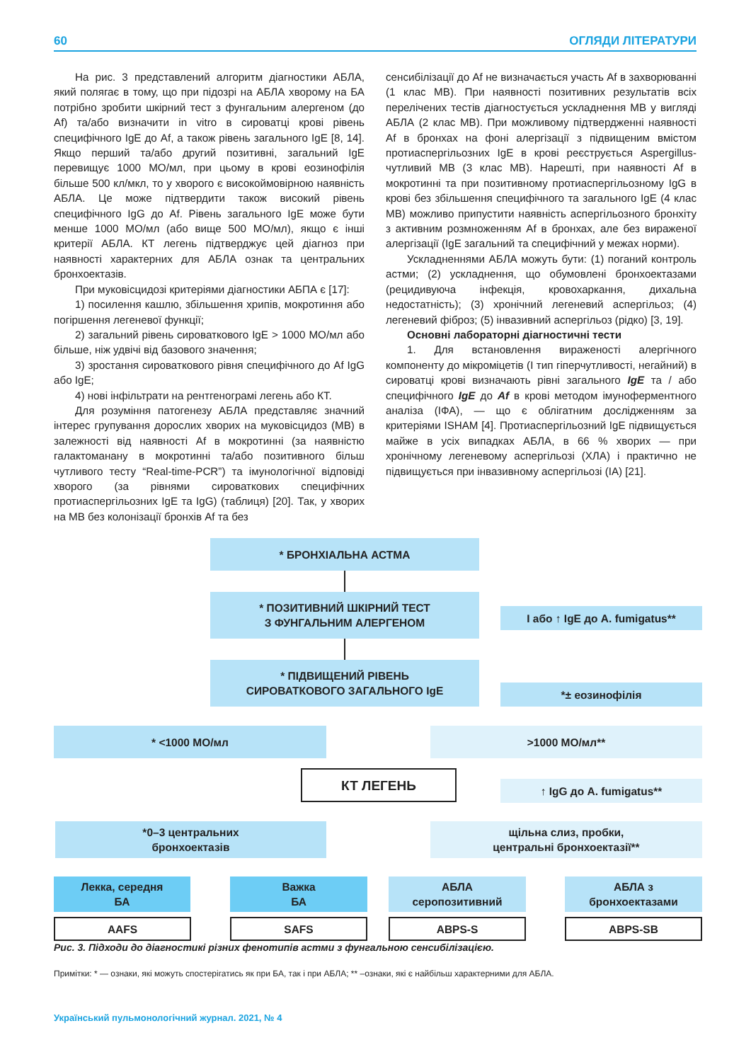60 ОГЛЯДИ ЛІТЕРАТУРИ
На рис. 3 представлений алгоритм діагностики АБЛА, який полягає в тому, що при підозрі на АБЛА хворому на БА потрібно зробити шкірний тест з фунгальним алергеном (до Af) та/або визначити in vitro в сироватці крові рівень специфічного IgE до Af, а також рівень загального IgE [8, 14]. Якщо перший та/або другий позитивні, загальний IgE перевищує 1000 МО/мл, при цьому в крові еозинофілія більше 500 кл/мкл, то у хворого є високоймовірною наявність АБЛА. Це може підтвердити також високий рівень специфічного IgG до Af. Рівень загального IgE може бути менше 1000 МО/мл (або вище 500 МО/мл), якщо є інші критерії АБЛА. КТ легень підтверджує цей діагноз при наявності характерних для АБЛА ознак та центральних бронхоектазів.
При муковісцидозі критеріями діагностики АБПА є [17]:
1) посилення кашлю, збільшення хрипів, мокротиння або погіршення легеневої функції;
2) загальний рівень сироваткового IgE > 1000 МО/мл або більше, ніж удвічі від базового значення;
3) зростання сироваткового рівня специфічного до Af IgG або IgE;
4) нові інфільтрати на рентгенограмі легень або КТ.
Для розуміння патогенезу АБЛА представляє значний інтерес групування дорослих хворих на муковісцидоз (МВ) в залежності від наявності Af в мокротинні (за наявністю галактоманану в мокротинні та/або позитивного більш чутливого тесту “Real-time-PCR”) та імунологічної відповіді хворого (за рівнями сироваткових специфічних протиаспергільозних IgE та IgG) (таблиця) [20]. Так, у хворих на МВ без колонізації бронхів Af та без
сенсибілізації до Af не визначається участь Af в захворюванні (1 клас МВ). При наявності позитивних результатів всіх перелічених тестів діагностується ускладнення МВ у вигляді АБЛА (2 клас МВ). При можливому підтвердженні наявності Af в бронхах на фоні алергізації з підвищеним вмістом протиаспергільозних IgE в крові реєструється Aspergillus-чутливий МВ (3 клас МВ). Нарешті, при наявності Af в мокротинні та при позитивному протиаспергільозному IgG в крові без збільшення специфічного та загального IgE (4 клас МВ) можливо припустити наявність аспергільозного бронхіту з активним розмноженням Af в бронхах, але без вираженої алергізації (IgE загальний та специфічний у межах норми).
Ускладненнями АБЛА можуть бути: (1) поганий контроль астми; (2) ускладнення, що обумовлені бронхоектазами (рецидивуюча інфекція, кровохаркання, дихальна недостатність); (3) хронічний легеневий аспергільоз; (4) легеневий фіброз; (5) інвазивний аспергільоз (рідко) [3, 19].
Основні лабораторні діагностичні тести
1. Для встановлення вираженості алергічного компоненту до мікроміцетів (I тип гіперчутливості, негайний) в сироватці крові визначають рівні загального IgE та / або специфічного IgE до Af в крові методом імуноферментного аналіза (ІФА), — що є облігатним дослідженням за критеріями ISHAM [4]. Протиаспергільозний IgE підвищується майже в усіх випадках АБЛА, в 66 % хворих — при хронічному легеневому аспергільозі (ХЛА) і практично не підвищується при інвазивному аспергільозі (ІА) [21].
* БРОНХІАЛЬНА АСТМА
* ПОЗИТИВНИЙ ШКІРНИЙ ТЕСТ
З ФУНГАЛЬНИМ АЛЕРГЕНОМ
І або ↑ IgE до A. fumigatus**
* ПІДВИЩЕНИЙ РІВЕНЬ
СИРОВАТКОВОГО ЗАГАЛЬНОГО IgE
*± еозинофілія
* <1000 МО/мл >1000 МО/мл**
КТ ЛЕГЕНЬ
↑ IgG до A. fumigatus**
*0–3 центральних
бронхоектазів
щільна слиз, пробки,
центральні бронхоектазії**
Лекка, середня
БА
Важка
БА
АБЛА
серопозитивний
АБЛА з
бронхоектазами
AAFS SAFS ABPS-S ABPS-SB
Рис. 3. Підходи до діагностикі різних фенотипів астми з фунгальною сенсибілізацією.
Примітки: * — ознаки, які можуть спостерігатись як при БА, так і при АБЛА; ** –ознаки, які є найбільш характерними для АБЛА.
Український пульмонологічний журнал. 2021, № 4